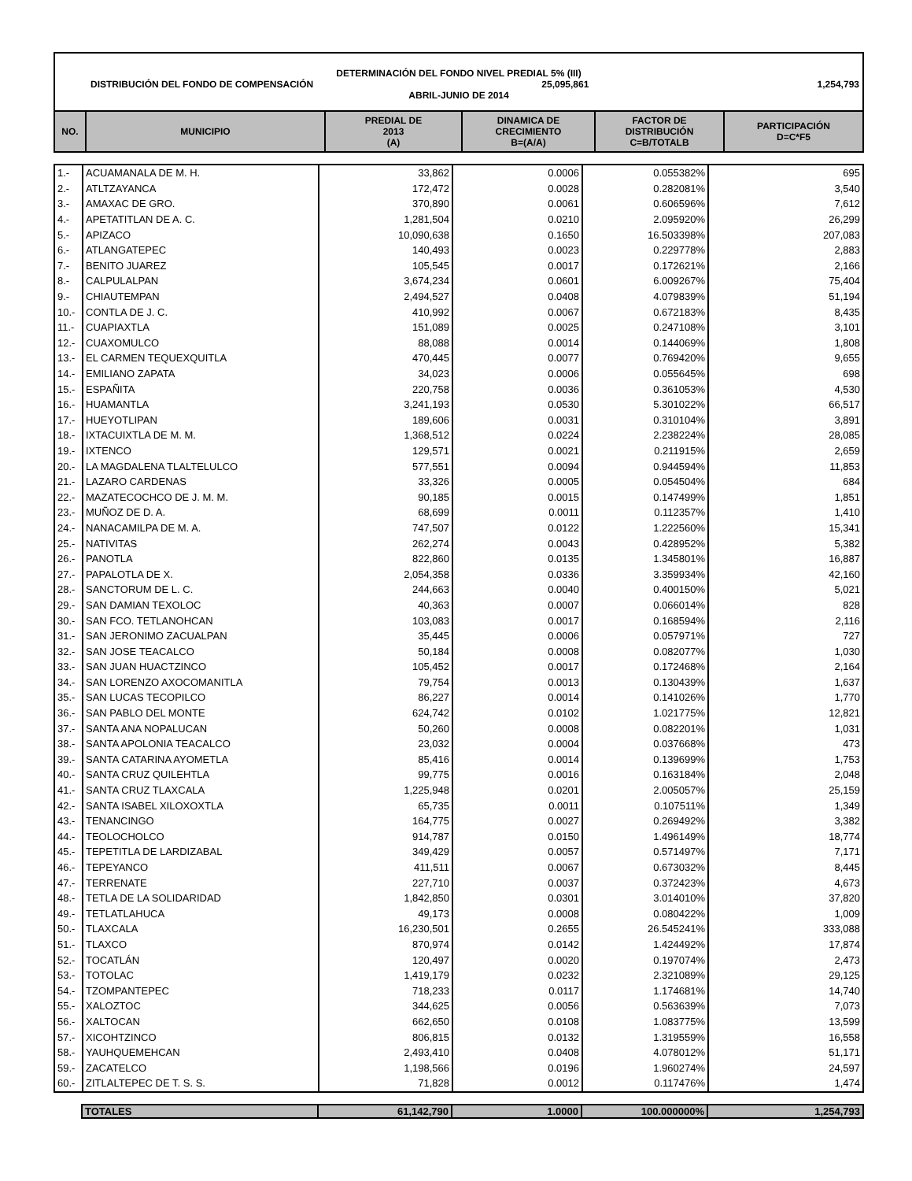DETERMINACIÓN DEL FONDO NIVEL PREDIAL 5% (III)
DISTRIBUCIÓN DEL FONDO DE COMPENSACIÓN 25,095,861 1,254,793
ABRIL-JUNIO DE 2014
| NO. | MUNICIPIO | PREDIAL DE 2013 (A) | DINAMICA DE CRECIMIENTO B=(A/A) | FACTOR DE DISTRIBUCIÓN C=B/TOTALB | PARTICIPACIÓN D=C*F5 |
| --- | --- | --- | --- | --- | --- |
| 1.- | ACUAMANALA DE M. H. | 33,862 | 0.0006 | 0.055382% | 695 |
| 2.- | ATLTZAYANCA | 172,472 | 0.0028 | 0.282081% | 3,540 |
| 3.- | AMAXAC DE GRO. | 370,890 | 0.0061 | 0.606596% | 7,612 |
| 4.- | APETATITLAN DE A. C. | 1,281,504 | 0.0210 | 2.095920% | 26,299 |
| 5.- | APIZACO | 10,090,638 | 0.1650 | 16.503398% | 207,083 |
| 6.- | ATLANGATEPEC | 140,493 | 0.0023 | 0.229778% | 2,883 |
| 7.- | BENITO JUAREZ | 105,545 | 0.0017 | 0.172621% | 2,166 |
| 8.- | CALPULALPAN | 3,674,234 | 0.0601 | 6.009267% | 75,404 |
| 9.- | CHIAUTEMPAN | 2,494,527 | 0.0408 | 4.079839% | 51,194 |
| 10.- | CONTLA DE J. C. | 410,992 | 0.0067 | 0.672183% | 8,435 |
| 11.- | CUAPIAXTLA | 151,089 | 0.0025 | 0.247108% | 3,101 |
| 12.- | CUAXOMULCO | 88,088 | 0.0014 | 0.144069% | 1,808 |
| 13.- | EL CARMEN TEQUEXQUITLA | 470,445 | 0.0077 | 0.769420% | 9,655 |
| 14.- | EMILIANO ZAPATA | 34,023 | 0.0006 | 0.055645% | 698 |
| 15.- | ESPAÑITA | 220,758 | 0.0036 | 0.361053% | 4,530 |
| 16.- | HUAMANTLA | 3,241,193 | 0.0530 | 5.301022% | 66,517 |
| 17.- | HUEYOTLIPAN | 189,606 | 0.0031 | 0.310104% | 3,891 |
| 18.- | IXTACUIXTLA DE M. M. | 1,368,512 | 0.0224 | 2.238224% | 28,085 |
| 19.- | IXTENCO | 129,571 | 0.0021 | 0.211915% | 2,659 |
| 20.- | LA MAGDALENA TLALTELULCO | 577,551 | 0.0094 | 0.944594% | 11,853 |
| 21.- | LAZARO CARDENAS | 33,326 | 0.0005 | 0.054504% | 684 |
| 22.- | MAZATECOCHCO DE J. M. M. | 90,185 | 0.0015 | 0.147499% | 1,851 |
| 23.- | MUÑOZ DE D. A. | 68,699 | 0.0011 | 0.112357% | 1,410 |
| 24.- | NANACAMILPA DE M. A. | 747,507 | 0.0122 | 1.222560% | 15,341 |
| 25.- | NATIVITAS | 262,274 | 0.0043 | 0.428952% | 5,382 |
| 26.- | PANOTLA | 822,860 | 0.0135 | 1.345801% | 16,887 |
| 27.- | PAPALOTLA DE X. | 2,054,358 | 0.0336 | 3.359934% | 42,160 |
| 28.- | SANCTORUM DE L. C. | 244,663 | 0.0040 | 0.400150% | 5,021 |
| 29.- | SAN DAMIAN TEXOLOC | 40,363 | 0.0007 | 0.066014% | 828 |
| 30.- | SAN FCO. TETLANOHCAN | 103,083 | 0.0017 | 0.168594% | 2,116 |
| 31.- | SAN JERONIMO ZACUALPAN | 35,445 | 0.0006 | 0.057971% | 727 |
| 32.- | SAN JOSE TEACALCO | 50,184 | 0.0008 | 0.082077% | 1,030 |
| 33.- | SAN JUAN HUACTZINCO | 105,452 | 0.0017 | 0.172468% | 2,164 |
| 34.- | SAN LORENZO AXOCOMANITLA | 79,754 | 0.0013 | 0.130439% | 1,637 |
| 35.- | SAN LUCAS TECOPILCO | 86,227 | 0.0014 | 0.141026% | 1,770 |
| 36.- | SAN PABLO DEL MONTE | 624,742 | 0.0102 | 1.021775% | 12,821 |
| 37.- | SANTA ANA NOPALUCAN | 50,260 | 0.0008 | 0.082201% | 1,031 |
| 38.- | SANTA APOLONIA TEACALCO | 23,032 | 0.0004 | 0.037668% | 473 |
| 39.- | SANTA CATARINA AYOMETLA | 85,416 | 0.0014 | 0.139699% | 1,753 |
| 40.- | SANTA CRUZ QUILEHTLA | 99,775 | 0.0016 | 0.163184% | 2,048 |
| 41.- | SANTA CRUZ TLAXCALA | 1,225,948 | 0.0201 | 2.005057% | 25,159 |
| 42.- | SANTA ISABEL XILOXOXTLA | 65,735 | 0.0011 | 0.107511% | 1,349 |
| 43.- | TENANCINGO | 164,775 | 0.0027 | 0.269492% | 3,382 |
| 44.- | TEOLOCHOLCO | 914,787 | 0.0150 | 1.496149% | 18,774 |
| 45.- | TEPETITLA DE LARDIZABAL | 349,429 | 0.0057 | 0.571497% | 7,171 |
| 46.- | TEPEYANCO | 411,511 | 0.0067 | 0.673032% | 8,445 |
| 47.- | TERRENATE | 227,710 | 0.0037 | 0.372423% | 4,673 |
| 48.- | TETLA DE LA SOLIDARIDAD | 1,842,850 | 0.0301 | 3.014010% | 37,820 |
| 49.- | TETLATLAHUCA | 49,173 | 0.0008 | 0.080422% | 1,009 |
| 50.- | TLAXCALA | 16,230,501 | 0.2655 | 26.545241% | 333,088 |
| 51.- | TLAXCO | 870,974 | 0.0142 | 1.424492% | 17,874 |
| 52.- | TOCATLÁN | 120,497 | 0.0020 | 0.197074% | 2,473 |
| 53.- | TOTOLAC | 1,419,179 | 0.0232 | 2.321089% | 29,125 |
| 54.- | TZOMPANTEPEC | 718,233 | 0.0117 | 1.174681% | 14,740 |
| 55.- | XALOZTOC | 344,625 | 0.0056 | 0.563639% | 7,073 |
| 56.- | XALTOCAN | 662,650 | 0.0108 | 1.083775% | 13,599 |
| 57.- | XICOHTZINCO | 806,815 | 0.0132 | 1.319559% | 16,558 |
| 58.- | YAUHQUEMEHCAN | 2,493,410 | 0.0408 | 4.078012% | 51,171 |
| 59.- | ZACATELCO | 1,198,566 | 0.0196 | 1.960274% | 24,597 |
| 60.- | ZITLALTEPEC DE T. S. S. | 71,828 | 0.0012 | 0.117476% | 1,474 |
| | TOTALES | 61,142,790 | 1.0000 | 100.000000% | 1,254,793 |